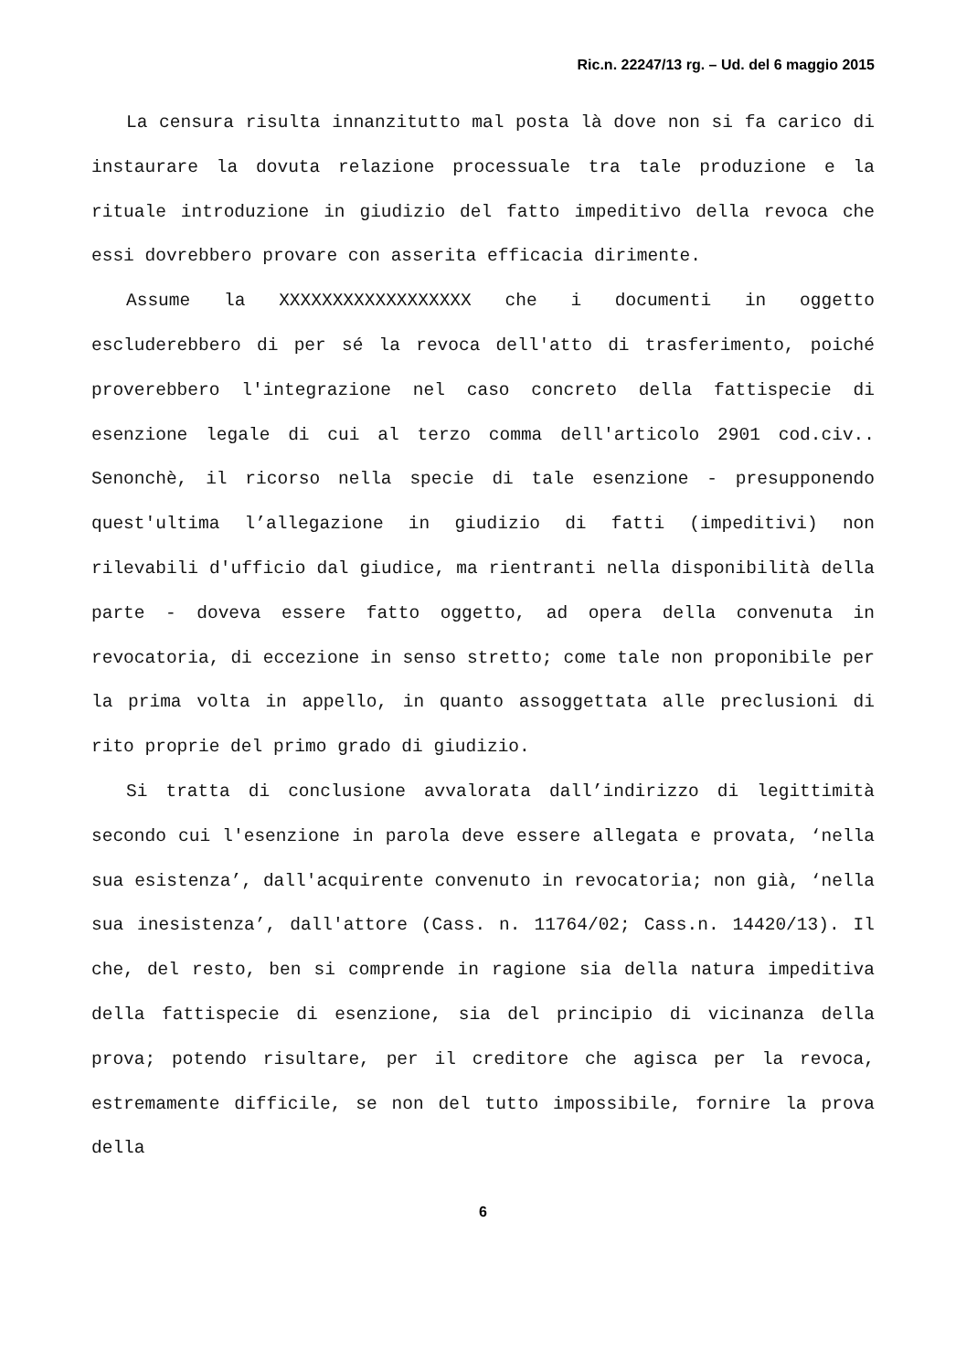Ric.n. 22247/13 rg. – Ud. del 6 maggio 2015
La censura risulta innanzitutto mal posta là dove non si fa carico di instaurare la dovuta relazione processuale tra tale produzione e la rituale introduzione in giudizio del fatto impeditivo della revoca che essi dovrebbero provare con asserita efficacia dirimente.
Assume la XXXXXXXXXXXXXXXXXX che i documenti in oggetto escluderebbero di per sé la revoca dell'atto di trasferimento, poiché proverebbero l'integrazione nel caso concreto della fattispecie di esenzione legale di cui al terzo comma dell'articolo 2901 cod.civ.. Senonchè, il ricorso nella specie di tale esenzione - presupponendo quest'ultima l’allegazione in giudizio di fatti (impeditivi) non rilevabili d'ufficio dal giudice, ma rientranti nella disponibilità della parte - doveva essere fatto oggetto, ad opera della convenuta in revocatoria, di eccezione in senso stretto; come tale non proponibile per la prima volta in appello, in quanto assoggettata alle preclusioni di rito proprie del primo grado di giudizio.
Si tratta di conclusione avvalorata dall’indirizzo di legittimità secondo cui l'esenzione in parola deve essere allegata e provata, ‘nella sua esistenza’, dall'acquirente convenuto in revocatoria; non già, ‘nella sua inesistenza’, dall'attore (Cass. n. 11764/02; Cass.n. 14420/13). Il che, del resto, ben si comprende in ragione sia della natura impeditiva della fattispecie di esenzione, sia del principio di vicinanza della prova; potendo risultare, per il creditore che agisca per la revoca, estremamente difficile, se non del tutto impossibile, fornire la prova della
6